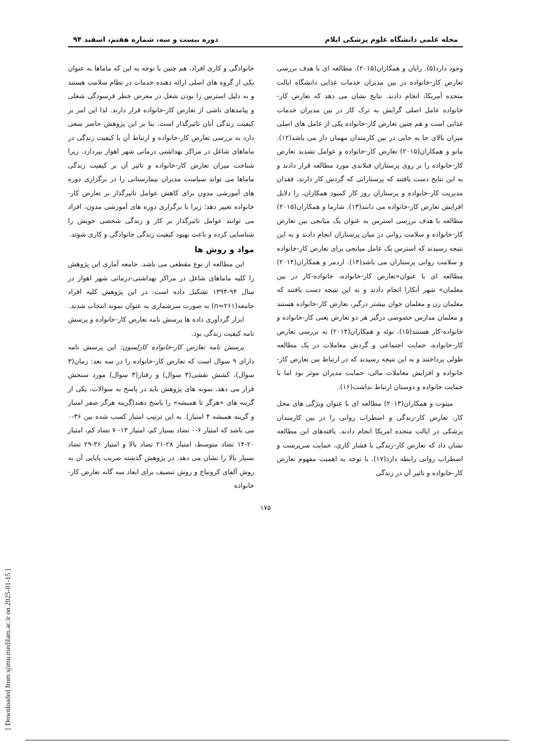[ Downloaded from sjimu.medilam.ac.ir on 2025-01-15 ]
مجله علمی دانشگاه علوم پزشکی ایلام دوره بیست و سه، شماره هفتم، اسفند ۹۴
وجود دارد(۵). رایان و همکاران(۲۰۱۵)، مطالعه ای با هدف بررسی تعارض کار-خانواده در بین مدیران خدمات غذایی دانشگاه ایالت متحده آمریکا، انجام دادند. نتایج نشان می دهد که تعارض کار-خانواده عامل اصلی گرایش به ترک کار در بین مدیران خدمات غذایی است و هم چنین تعارض کار-خانواده یکی از عامل های اصلی میزان بالای جا به جایی در بین کارمندان مهمان دار می باشد(۱۲). مانو و همکاران(۲۰۱۵) تعارض کار-خانواده و عوامل تشدید تعارض کار-خانواده را بر روی پرستاران فنلاندی مورد مطالعه قرار دادند و به این نتایج دست یافتند که پرستارانی که گردش کار دارند، فقدان مدیریت کار-خانواده و پرستاران روز کار کمبود همکاران، را دلایل افزایش تعارض کار-خانواده می دانند(۱۳). شارما و همکاران(۲۰۱۵) مطالعه با هدف بررسی استرس به عنوان یک میانجی بین تعارض کار-خانواده و سلامت روانی در میان پرستاران انجام دادند و به این نتیجه رسیدند که استرس یک عامل میانجی برای تعارض کار-خانواده و سلامت روانی پرستاران می باشد(۱۴). اردمر و همکاران(۲۰۱۴) مطالعه ای با عنوان«تعارض کار-خانواده، خانواده-کار در بین معلمان» شهر آنکارا انجام دادند و به این نتیجه دست یافتند که معلمان زن و معلمان جوان بیشتر درگیر، تعارض کار-خانواده هستند و معلمان مدارس خصوصی درگیر هر دو تعارض یعنی کار-خانواده و خانواده-کار هستند(۱۵). نوئه و همکاران(۲۰۱۴) به بررسی تعارض کار-خانواده، حمایت اجتماعی و گردش معاملات در یک مطالعه طولی پرداختند و به این نتیجه رسیدند که در ارتباط بین تعارض کار-خانواده و افزایش معاملات مالی، حمایت مدیران موثر بود اما با حمایت خانواده و دوستان ارتباط نداشت(۱۶).
مینوت و همکاران(۲۰۱۳) مطالعه ای با عنوان ویژگی های محل کار، تعارض کار-زندگی و اضطراب روانی را در بین کارمندان پزشکی در ایالت متحده امریکا انجام دادند. یافته‌های این مطالعه نشان داد که تعارض کار-زندگی با فشار کاری، حمایت سرپرست و اضطراب روانی رابطه دارد(۱۷). با توجه به اهمیت مفهوم تعارض کار-خانواده و تاثیر آن در زندگی
خانوادگی و کاری افراد، هم چنین با توجه به این که ماماها به عنوان یکی از گروه های اصلی ارائه دهنده خدمات در نظام سلامت هستند و به دلیل استرس زا بودن شغل در معرض خطر فرسودگی شغلی و پیامدهای ناشی از تعارض کار-خانواده قرار دارند. لذا این امر بر کیفیت زندگی آنان تاثیرگذار است. بنا بر این پژوهش حاضر سعی دارد به بررسی تعارض کار-خانواده و ارتباط آن با کیفیت زندگی در ماماهای شاغل در مراکز بهداشتی درمانی شهر اهواز بپردازد. زیرا شناخت میزان تعارض کار-خانواده و تاثیر آن بر کیفیت زندگی ماماها می تواند سیاست مدیران بیمارستانی را در برگزاری دوره های آموزشی مدون برای کاهش عوامل تاثیرگذار بر تعارض کار-خانواده تغییر دهد؛ زیرا با برگزاری دوره های آموزشی مدون، افراد می توانند عوامل تاثیرگذار بر کار و زندگی شخصی خویش را شناسایی کرده و باعث بهبود کیفیت زندگی خانوادگی و کاری شوند.
مواد و روش ها
این مطالعه از نوع مقطعی می باشد. جامعه آماری این پژوهش را کلیه ماماهای شاغل در مراکز بهداشتی-درمانی شهر اهواز در سال ۹۴-۱۳۹۳ تشکیل داده است. در این پژوهش کلیه افراد جامعه(n=۲۶۱) به صورت سرشماری به عنوان نمونه انتخاب شدند.
ابزار گردآوری داده ها پرسش نامه تعارض کار-خانواده و پرسش نامه کیفیت زندگی بود.
پرسش نامه تعارض کار-خانواده کارلسون: این پرسش نامه دارای ۹ سوال است که تعارض کار-خانواده را در سه بعد: زمان(۳ سوال)، کشش نقشی(۳ سوال) و رفتار(۳ سوال) مورد سنجش قرار می دهد. نمونه های پژوهش باید در پاسخ به سوالات، یکی از گزینه های «هرگز تا همیشه» را پاسخ دهند(گزینه هرگز صفر امتیاز و گزینه همیشه ۴ امتیاز). به این ترتیب امتیاز کسب شده بین ۳۶-۰ می باشد که امتیاز ۶-۰ تضاد بسیار کم، امتیاز ۱۳- ۷ تضاد کم، امتیاز ۲۰-۱۴ تضاد متوسط، امتیاز ۲۸-۲۱ تضاد بالا و امتیاز ۳۶-۲۹ تضاد بسیار بالا را نشان می دهد. در پژوهش گذشته ضریب پایایی آن به روش آلفای کرونباخ و روش تنصیف برای ابعاد سه گانه تعارض کار-خانواده
۱۷۵